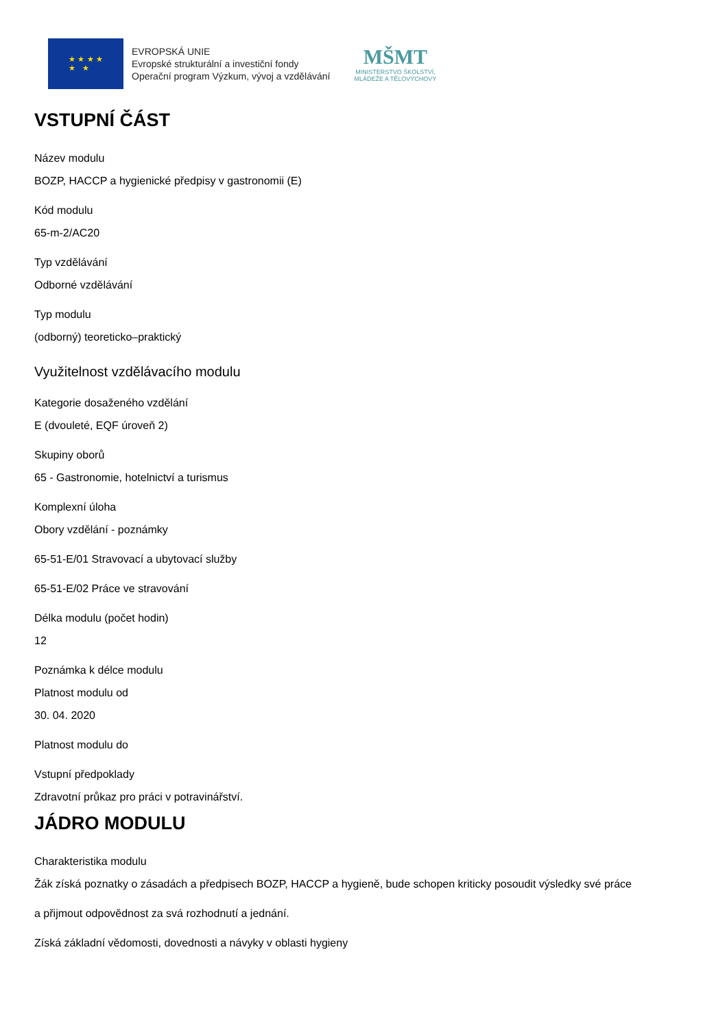★ ★ ★ ★
★ ★
EVROPSKÁ UNIE
Evropské strukturální a investiční fondy
Operační program Výzkum, vývoj a vzdělávání
MŠMT
MINISTERSTVO ŠKOLSTVÍ,
MLÁDEŽE A TĚLOVÝCHOVY
VSTUPNÍ ČÁST
Název modulu
BOZP, HACCP a hygienické předpisy v gastronomii (E)
Kód modulu
65-m-2/AC20
Typ vzdělávání
Odborné vzdělávání
Typ modulu
(odborný) teoreticko–praktický
Využitelnost vzdělávacího modulu
Kategorie dosaženého vzdělání
E (dvouleté, EQF úroveň 2)
Skupiny oborů
65 - Gastronomie, hotelnictví a turismus
Komplexní úloha
Obory vzdělání - poznámky
65-51-E/01 Stravovací a ubytovací služby
65-51-E/02 Práce ve stravování
Délka modulu (počet hodin)
12
Poznámka k délce modulu
Platnost modulu od
30. 04. 2020
Platnost modulu do
Vstupní předpoklady
Zdravotní průkaz pro práci v potravinářství.
JÁDRO MODULU
Charakteristika modulu
Žák získá poznatky o zásadách a předpisech BOZP, HACCP a hygieně, bude schopen kriticky posoudit výsledky své práce
a přijmout odpovědnost za svá rozhodnutí a jednání.
Získá základní vědomosti, dovednosti a návyky v oblasti hygieny